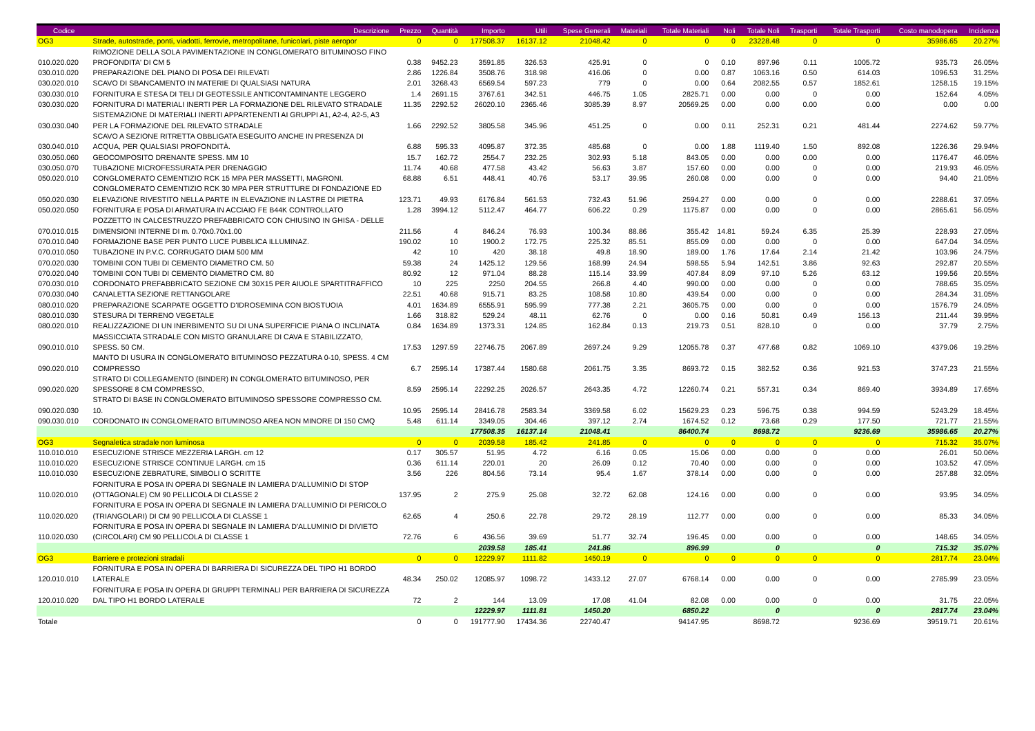| Codice | Descrizione | Prezzo | Quantità | Importo | Utili | Spese Generali | Materiali | Totale Materiali | Noli | Totale Noli | Trasporti | Totale Trasporti | Costo manodopera | Incidenza |
| --- | --- | --- | --- | --- | --- | --- | --- | --- | --- | --- | --- | --- | --- | --- |
| OG3 | Strade, autostrade, ponti, viadotti, ferrovie, metropolitane, funicolari, piste aeropor | 0 | 0 | 177508.37 | 16137.12 | 21048.42 | 0 | 0 | 0 | 23228.48 | 0 | 0 | 35986.65 | 20.27% |
| 010.020.020 | RIMOZIONE DELLA SOLA PAVIMENTAZIONE IN CONGLOMERATO BITUMINOSO FINO PROFONDITA' DI CM 5 | 0.38 | 9452.23 | 3591.85 | 326.53 | 425.91 | 0 | 0 | 0.10 | 897.96 | 0.11 | 1005.72 | 935.73 | 26.05% |
| 030.010.020 | PREPARAZIONE DEL PIANO DI POSA DEI RILEVATI | 2.86 | 1226.84 | 3508.76 | 318.98 | 416.06 | 0 | 0.00 | 0.87 | 1063.16 | 0.50 | 614.03 | 1096.53 | 31.25% |
| 030.020.010 | SCAVO DI SBANCAMENTO IN MATERIE DI QUALSIASI NATURA | 2.01 | 3268.43 | 6569.54 | 597.23 | 779 | 0 | 0.00 | 0.64 | 2082.55 | 0.57 | 1852.61 | 1258.15 | 19.15% |
| 030.030.010 | FORNITURA E STESA DI TELI DI GEOTESSILE ANTICONTAMINANTE LEGGERO | 1.4 | 2691.15 | 3767.61 | 342.51 | 446.75 | 1.05 | 2825.71 | 0.00 | 0.00 | 0 | 0.00 | 152.64 | 4.05% |
| 030.030.020 | FORNITURA DI MATERIALI INERTI PER LA FORMAZIONE DEL RILEVATO STRADALE | 11.35 | 2292.52 | 26020.10 | 2365.46 | 3085.39 | 8.97 | 20569.25 | 0.00 | 0.00 | 0.00 | 0.00 | 0.00 | 0.00 |
| 030.030.040 | SISTEMAZIONE DI MATERIALI INERTI APPARTENENTI AI GRUPPI A1, A2-4, A2-5, A3 PER LA FORMAZIONE DEL RILEVATO STRADALE | 1.66 | 2292.52 | 3805.58 | 345.96 | 451.25 | 0 | 0.00 | 0.11 | 252.31 | 0.21 | 481.44 | 2274.62 | 59.77% |
| 030.040.010 | SCAVO A SEZIONE RITRETTA OBBLIGATA ESEGUITO ANCHE IN PRESENZA DI ACQUA, PER QUALSIASI PROFONDITÀ. | 6.88 | 595.33 | 4095.87 | 372.35 | 485.68 | 0 | 0.00 | 1.88 | 1119.40 | 1.50 | 892.08 | 1226.36 | 29.94% |
| 030.050.060 | GEOCOMPOSITO DRENANTE SPESS. MM 10 | 15.7 | 162.72 | 2554.7 | 232.25 | 302.93 | 5.18 | 843.05 | 0.00 | 0.00 | 0.00 | 0.00 | 1176.47 | 46.05% |
| 030.050.070 | TUBAZIONE MICROFESSURATA PER DRENAGGIO | 11.74 | 40.68 | 477.58 | 43.42 | 56.63 | 3.87 | 157.60 | 0.00 | 0.00 | 0 | 0.00 | 219.93 | 46.05% |
| 050.020.010 | CONGLOMERATO CEMENTIZIO RCK 15 MPA PER MASSETTI, MAGRONI. | 68.88 | 6.51 | 448.41 | 40.76 | 53.17 | 39.95 | 260.08 | 0.00 | 0.00 | 0 | 0.00 | 94.40 | 21.05% |
| 050.020.030 | CONGLOMERATO CEMENTIZIO RCK 30 MPA PER STRUTTURE DI FONDAZIONE ED ELEVAZIONE RIVESTITO NELLA PARTE IN ELEVAZIONE IN LASTRE DI PIETRA | 123.71 | 49.93 | 6176.84 | 561.53 | 732.43 | 51.96 | 2594.27 | 0.00 | 0.00 | 0 | 0.00 | 2288.61 | 37.05% |
| 050.020.050 | FORNITURA E POSA DI ARMATURA IN ACCIAIO FE B44K CONTROLLATO | 1.28 | 3994.12 | 5112.47 | 464.77 | 606.22 | 0.29 | 1175.87 | 0.00 | 0.00 | 0 | 0.00 | 2865.61 | 56.05% |
| 070.010.015 | POZZETTO IN CALCESTRUZZO PREFABBRICATO CON CHIUSINO IN GHISA - DELLE DIMENSIONI INTERNE DI m. 0.70x0.70x1.00 | 211.56 | 4 | 846.24 | 76.93 | 100.34 | 88.86 | 355.42 | 14.81 | 59.24 | 6.35 | 25.39 | 228.93 | 27.05% |
| 070.010.040 | FORMAZIONE BASE PER PUNTO LUCE PUBBLICA ILLUMINAZ. | 190.02 | 10 | 1900.2 | 172.75 | 225.32 | 85.51 | 855.09 | 0.00 | 0.00 | 0 | 0.00 | 647.04 | 34.05% |
| 070.010.050 | TUBAZIONE IN P.V.C. CORRUGATO DIAM 500 MM | 42 | 10 | 420 | 38.18 | 49.8 | 18.90 | 189.00 | 1.76 | 17.64 | 2.14 | 21.42 | 103.96 | 24.75% |
| 070.020.030 | TOMBINI CON TUBI DI CEMENTO DIAMETRO CM. 50 | 59.38 | 24 | 1425.12 | 129.56 | 168.99 | 24.94 | 598.55 | 5.94 | 142.51 | 3.86 | 92.63 | 292.87 | 20.55% |
| 070.020.040 | TOMBINI CON TUBI DI CEMENTO DIAMETRO CM. 80 | 80.92 | 12 | 971.04 | 88.28 | 115.14 | 33.99 | 407.84 | 8.09 | 97.10 | 5.26 | 63.12 | 199.56 | 20.55% |
| 070.030.010 | CORDONATO PREFABBRICATO SEZIONE CM 30X15 PER AIUOLE SPARTITRAFFICO | 10 | 225 | 2250 | 204.55 | 266.8 | 4.40 | 990.00 | 0.00 | 0.00 | 0 | 0.00 | 788.65 | 35.05% |
| 070.030.040 | CANALETTA SEZIONE RETTANGOLARE | 22.51 | 40.68 | 915.71 | 83.25 | 108.58 | 10.80 | 439.54 | 0.00 | 0.00 | 0 | 0.00 | 284.34 | 31.05% |
| 080.010.020 | PREPARAZIONE SCARPATE OGGETTO D'IDROSEMINA CON BIOSTUOIA | 4.01 | 1634.89 | 6555.91 | 595.99 | 777.38 | 2.21 | 3605.75 | 0.00 | 0.00 | 0 | 0.00 | 1576.79 | 24.05% |
| 080.010.030 | STESURA DI TERRENO VEGETALE | 1.66 | 318.82 | 529.24 | 48.11 | 62.76 | 0 | 0.00 | 0.16 | 50.81 | 0.49 | 156.13 | 211.44 | 39.95% |
| 080.020.010 | REALIZZAZIONE DI UN INERBIMENTO SU DI UNA SUPERFICIE PIANA O INCLINATA | 0.84 | 1634.89 | 1373.31 | 124.85 | 162.84 | 0.13 | 219.73 | 0.51 | 828.10 | 0 | 0.00 | 37.79 | 2.75% |
| 090.010.010 | MASSICCIATA STRADALE CON MISTO GRANULARE DI CAVA E STABILIZZATO, SPESS. 50 CM. | 17.53 | 1297.59 | 22746.75 | 2067.89 | 2697.24 | 9.29 | 12055.78 | 0.37 | 477.68 | 0.82 | 1069.10 | 4379.06 | 19.25% |
| 090.020.010 | MANTO DI USURA IN CONGLOMERATO BITUMINOSO PEZZATURA 0-10, SPESS. 4 CM COMPRESSO | 6.7 | 2595.14 | 17387.44 | 1580.68 | 2061.75 | 3.35 | 8693.72 | 0.15 | 382.52 | 0.36 | 921.53 | 3747.23 | 21.55% |
| 090.020.020 | STRATO DI COLLEGAMENTO (BINDER) IN CONGLOMERATO BITUMINOSO, PER SPESSORE 8 CM COMPRESSO, | 8.59 | 2595.14 | 22292.25 | 2026.57 | 2643.35 | 4.72 | 12260.74 | 0.21 | 557.31 | 0.34 | 869.40 | 3934.89 | 17.65% |
| 090.020.030 | STRATO DI BASE IN CONGLOMERATO BITUMINOSO SPESSORE COMPRESSO CM. 10. | 10.95 | 2595.14 | 28416.78 | 2583.34 | 3369.58 | 6.02 | 15629.23 | 0.23 | 596.75 | 0.38 | 994.59 | 5243.29 | 18.45% |
| 090.030.010 | CORDONATO IN CONGLOMERATO BITUMINOSO AREA NON MINORE DI 150 CMQ | 5.48 | 611.14 | 3349.05 | 304.46 | 397.12 | 2.74 | 1674.52 | 0.12 | 73.68 | 0.29 | 177.50 | 721.77 | 21.55% |
| | | | | 177508.35 | 16137.14 | 21048.41 | | 86400.74 | | 8698.72 | | 9236.69 | 35986.65 | 20.27% |
| OG3 | Segnaletica stradale non luminosa | 0 | 0 | 2039.58 | 185.42 | 241.85 | 0 | 0 | 0 | 0 | 0 | 0 | 715.32 | 35.07% |
| 110.010.010 | ESECUZIONE STRISCE MEZZERIA LARGH. cm 12 | 0.17 | 305.57 | 51.95 | 4.72 | 6.16 | 0.05 | 15.06 | 0.00 | 0.00 | 0 | 0.00 | 26.01 | 50.06% |
| 110.010.020 | ESECUZIONE STRISCE CONTINUE LARGH. cm 15 | 0.36 | 611.14 | 220.01 | 20 | 26.09 | 0.12 | 70.40 | 0.00 | 0.00 | 0 | 0.00 | 103.52 | 47.05% |
| 110.010.030 | ESECUZIONE ZEBRATURE, SIMBOLI O SCRITTE | 3.56 | 226 | 804.56 | 73.14 | 95.4 | 1.67 | 378.14 | 0.00 | 0.00 | 0 | 0.00 | 257.88 | 32.05% |
| 110.020.010 | FORNITURA E POSA IN OPERA DI SEGNALE IN LAMIERA D'ALLUMINIO DI STOP (OTTAGONALE) CM 90 PELLICOLA DI CLASSE 2 | 137.95 | 2 | 275.9 | 25.08 | 32.72 | 62.08 | 124.16 | 0.00 | 0.00 | 0 | 0.00 | 93.95 | 34.05% |
| 110.020.020 | FORNITURA E POSA IN OPERA DI SEGNALE IN LAMIERA D'ALLUMINIO DI PERICOLO (TRIANGOLARI) DI CM 90 PELLICOLA DI CLASSE 1 | 62.65 | 4 | 250.6 | 22.78 | 29.72 | 28.19 | 112.77 | 0.00 | 0.00 | 0 | 0.00 | 85.33 | 34.05% |
| 110.020.030 | FORNITURA E POSA IN OPERA DI SEGNALE IN LAMIERA D'ALLUMINIO DI DIVIETO (CIRCOLARI) CM 90 PELLICOLA DI CLASSE 1 | 72.76 | 6 | 436.56 | 39.69 | 51.77 | 32.74 | 196.45 | 0.00 | 0.00 | 0 | 0.00 | 148.65 | 34.05% |
| | | | | 2039.58 | 185.41 | 241.86 | | 896.99 | | 0 | | 0 | 715.32 | 35.07% |
| OG3 | Barriere e protezioni stradali | 0 | 0 | 12229.97 | 1111.82 | 1450.19 | 0 | 0 | 0 | 0 | 0 | 0 | 2817.74 | 23.04% |
| 120.010.010 | FORNITURA E POSA IN OPERA DI BARRIERA DI SICUREZZA DEL TIPO H1 BORDO LATERALE | 48.34 | 250.02 | 12085.97 | 1098.72 | 1433.12 | 27.07 | 6768.14 | 0.00 | 0.00 | 0 | 0.00 | 2785.99 | 23.05% |
| 120.010.020 | FORNITURA E POSA IN OPERA DI GRUPPI TERMINALI PER BARRIERA DI SICUREZZA DAL TIPO H1 BORDO LATERALE | 72 | 2 | 144 | 13.09 | 17.08 | 41.04 | 82.08 | 0.00 | 0.00 | 0 | 0.00 | 31.75 | 22.05% |
| | | | | 12229.97 | 1111.81 | 1450.20 | | 6850.22 | | 0 | | 0 | 2817.74 | 23.04% |
| Totale | | 0 | 0 | 191777.90 | 17434.36 | 22740.47 | | 94147.95 | | 8698.72 | | 9236.69 | 39519.71 | 20.61% |